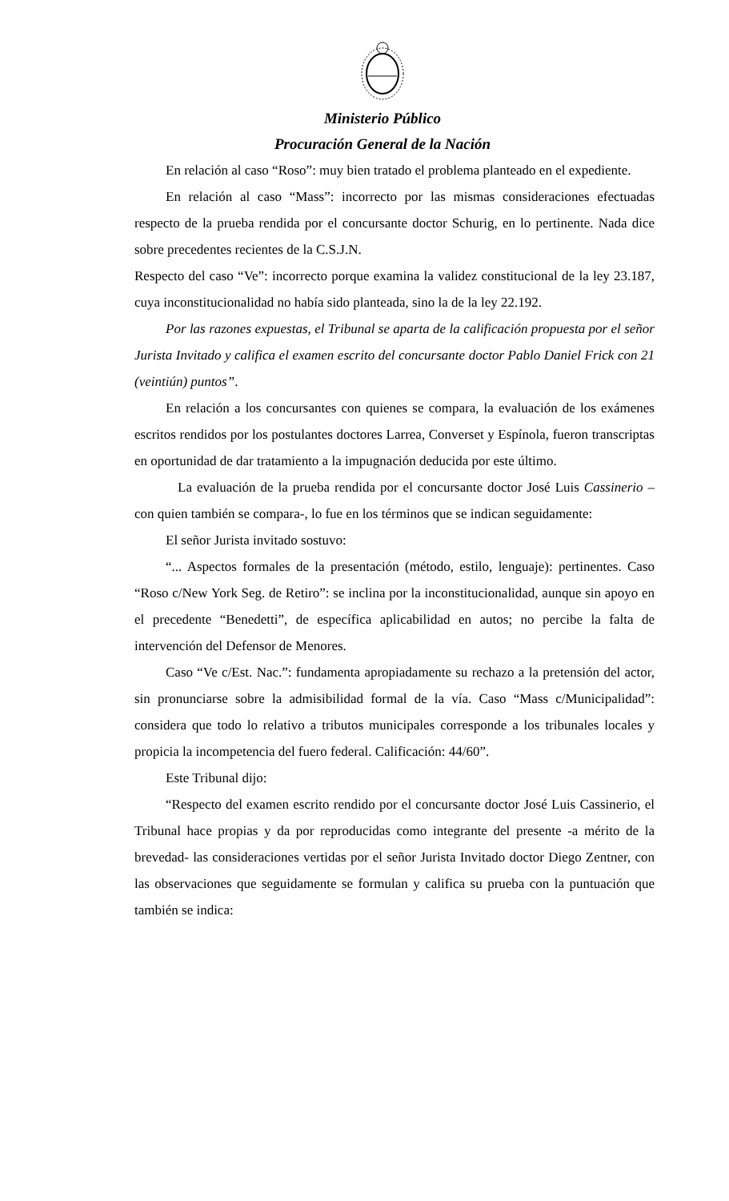Ministerio Público
Procuración General de la Nación
En relación al caso “Roso”: muy bien tratado el problema planteado en el expediente.
En relación al caso “Mass”: incorrecto por las mismas consideraciones efectuadas respecto de la prueba rendida por el concursante doctor Schurig, en lo pertinente. Nada dice sobre precedentes recientes de la C.S.J.N.
Respecto del caso “Ve”: incorrecto porque examina la validez constitucional de la ley 23.187, cuya inconstitucionalidad no había sido planteada, sino la de la ley 22.192.
Por las razones expuestas, el Tribunal se aparta de la calificación propuesta por el señor Jurista Invitado y califica el examen escrito del concursante doctor Pablo Daniel Frick con 21 (veintiún) puntos”.
En relación a los concursantes con quienes se compara, la evaluación de los exámenes escritos rendidos por los postulantes doctores Larrea, Converset y Espínola, fueron transcriptas en oportunidad de dar tratamiento a la impugnación deducida por este último.
La evaluación de la prueba rendida por el concursante doctor José Luis Cassinerio –con quien también se compara-, lo fue en los términos que se indican seguidamente:
El señor Jurista invitado sostuvo:
“... Aspectos formales de la presentación (método, estilo, lenguaje): pertinentes. Caso “Roso c/New York Seg. de Retiro”: se inclina por la inconstitucionalidad, aunque sin apoyo en el precedente “Benedetti”, de específica aplicabilidad en autos; no percibe la falta de intervención del Defensor de Menores.
Caso “Ve c/Est. Nac.”: fundamenta apropiadamente su rechazo a la pretensión del actor, sin pronunciarse sobre la admisibilidad formal de la vía. Caso “Mass c/Municipalidad”: considera que todo lo relativo a tributos municipales corresponde a los tribunales locales y propicia la incompetencia del fuero federal. Calificación: 44/60”.
Este Tribunal dijo:
“Respecto del examen escrito rendido por el concursante doctor José Luis Cassinerio, el Tribunal hace propias y da por reproducidas como integrante del presente -a mérito de la brevedad- las consideraciones vertidas por el señor Jurista Invitado doctor Diego Zentner, con las observaciones que seguidamente se formulan y califica su prueba con la puntuación que también se indica: